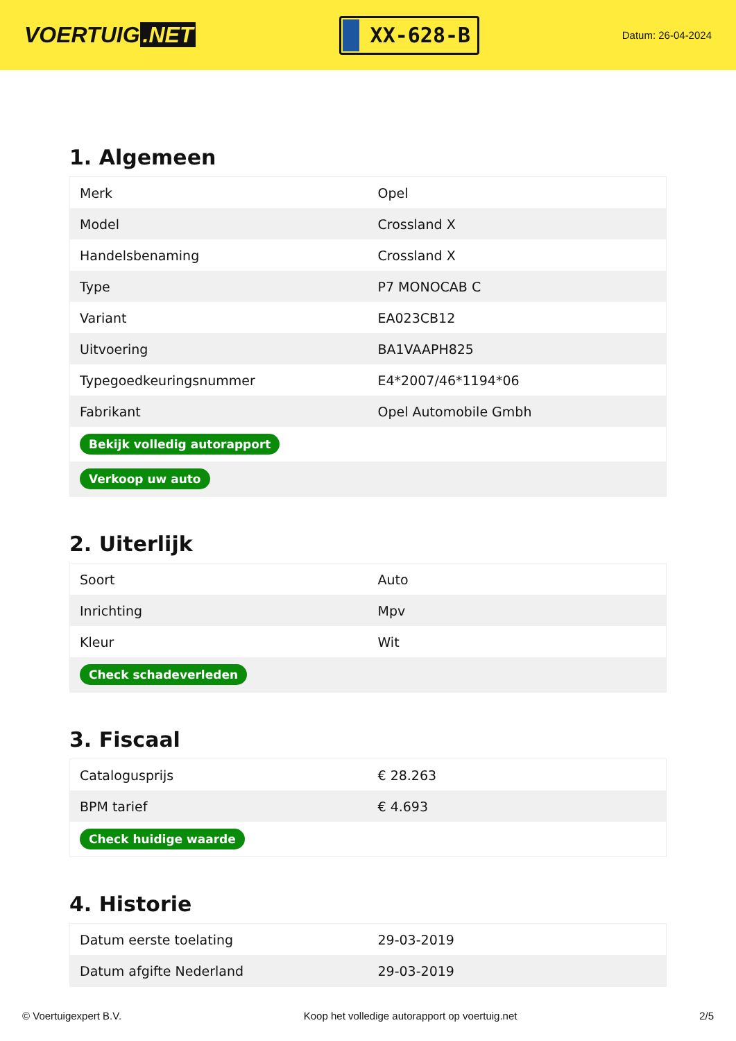VOERTUIG.NET
XX-628-B
Datum: 26-04-2024
1. Algemeen
| Merk | Opel |
| Model | Crossland X |
| Handelsbenaming | Crossland X |
| Type | P7 MONOCAB C |
| Variant | EA023CB12 |
| Uitvoering | BA1VAAPH825 |
| Typegoedkeuringsnummer | E4*2007/46*1194*06 |
| Fabrikant | Opel Automobile Gmbh |
| Bekijk volledig autorapport | |
| Verkoop uw auto | |
2. Uiterlijk
| Soort | Auto |
| Inrichting | Mpv |
| Kleur | Wit |
| Check schadeverleden | |
3. Fiscaal
| Catalogusprijs | € 28.263 |
| BPM tarief | € 4.693 |
| Check huidige waarde | |
4. Historie
| Datum eerste toelating | 29-03-2019 |
| Datum afgifte Nederland | 29-03-2019 |
© Voertuigexpert B.V. Koop het volledige autorapport op voertuig.net 2/5